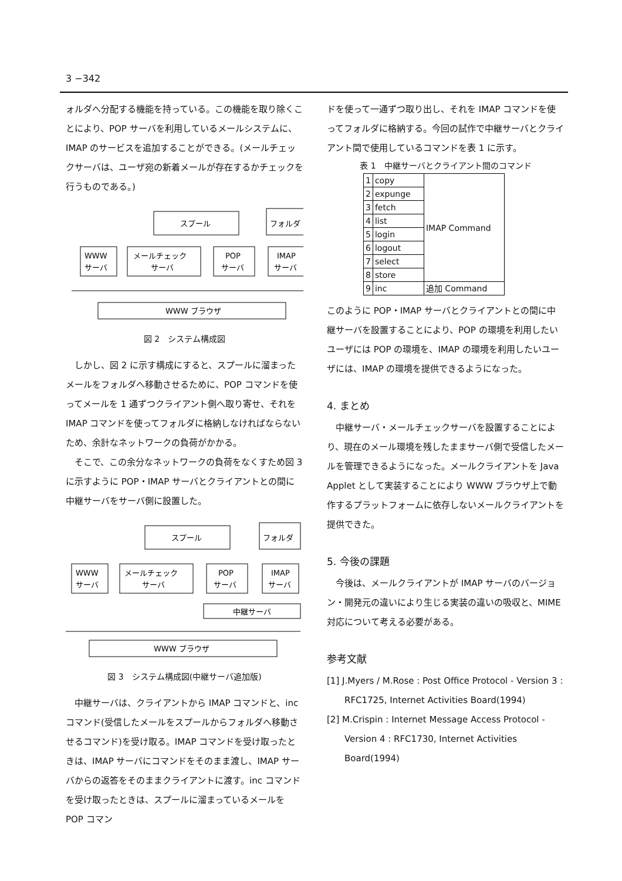3 −342
ォルダへ分配する機能を持っている。この機能を取り除くことにより、POP サーバを利用しているメールシステムに、IMAP のサービスを追加することができる。(メールチェックサーバは、ユーザ宛の新着メールが存在するかチェックを行うものである。)
スプール
フォルダ
WWW
サーバ
メールチェック
サーバ
POP
サーバ
IMAP
サーバ
WWW ブラウザ
図 2　システム構成図
しかし、図 2 に示す構成にすると、スプールに溜まったメールをフォルダへ移動させるために、POP コマンドを使ってメールを 1 通ずつクライアント側へ取り寄せ、それを IMAP コマンドを使ってフォルダに格納しなければならないため、余計なネットワークの負荷がかかる。
そこで、この余分なネットワークの負荷をなくすため図 3 に示すように POP・IMAP サーバとクライアントとの間に中継サーバをサーバ側に設置した。
スプール
フォルダ
WWW
サーバ
メールチェック
サーバ
POP
サーバ
IMAP
サーバ
中継サーバ
WWW ブラウザ
図 3　システム構成図(中継サーバ追加版)
中継サーバは、クライアントから IMAP コマンドと、inc コマンド(受信したメールをスプールからフォルダへ移動させるコマンド)を受け取る。IMAP コマンドを受け取ったときは、IMAP サーバにコマンドをそのまま渡し、IMAP サーバからの返答をそのままクライアントに渡す。inc コマンドを受け取ったときは、スプールに溜まっているメールを POP コマン
ドを使って一通ずつ取り出し、それを IMAP コマンドを使ってフォルダに格納する。今回の試作で中継サーバとクライアント間で使用しているコマンドを表 1 に示す。
表 1　中継サーバとクライアント間のコマンド
| 1 | copy | IMAP Command |
| 2 | expunge | |
| 3 | fetch | |
| 4 | list | |
| 5 | login | |
| 6 | logout | |
| 7 | select | |
| 8 | store | |
| 9 | inc | 追加 Command |
このように POP・IMAP サーバとクライアントとの間に中継サーバを設置することにより、POP の環境を利用したいユーザには POP の環境を、IMAP の環境を利用したいユーザには、IMAP の環境を提供できるようになった。
4. まとめ
中継サーバ・メールチェックサーバを設置することにより、現在のメール環境を残したままサーバ側で受信したメールを管理できるようになった。メールクライアントを Java Applet として実装することにより WWW ブラウザ上で動作するプラットフォームに依存しないメールクライアントを提供できた。
5. 今後の課題
今後は、メールクライアントが IMAP サーバのバージョン・開発元の違いにより生じる実装の違いの吸収と、MIME 対応について考える必要がある。
参考文献
[1] J.Myers / M.Rose : Post Office Protocol - Version 3 : RFC1725, Internet Activities Board(1994)
[2] M.Crispin : Internet Message Access Protocol - Version 4 : RFC1730, Internet Activities Board(1994)